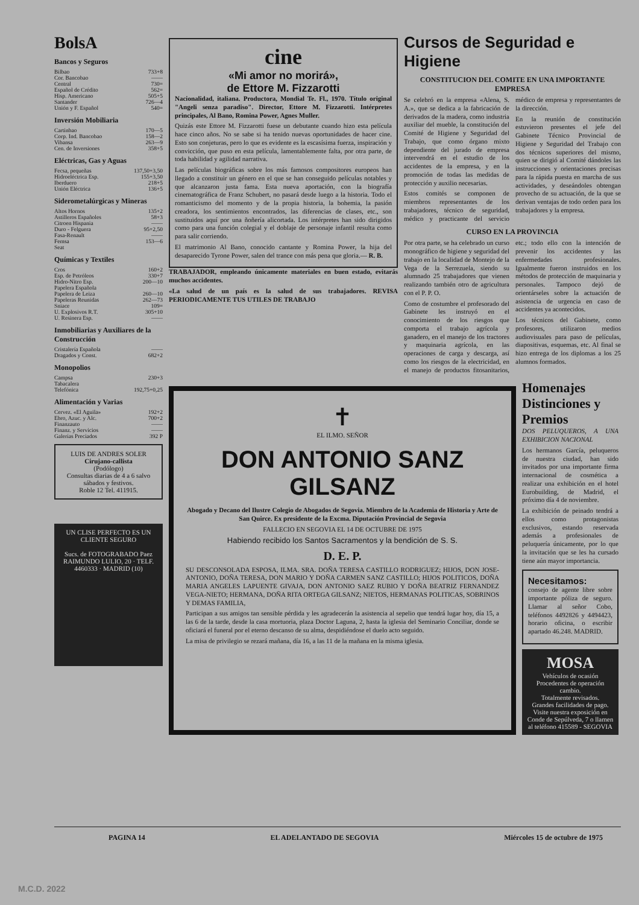BolsA
Bancos y Seguros
| Bilbao | 733+8 |
| Cor. Bancobao | —— |
| Central | 730= |
| Español de Crédito | 562= |
| Hisp. Americano | 505+5 |
| Santander | 726—4 |
| Unión y F. Español | 540= |
Inversión Mobiliaria
| Cartinbao | 170—5 |
| Corp. Ind. Bancobao | 158—2 |
| Vibansa | 263—9 |
| Cen. de Inversiones | 358+5 |
Eléctricas, Gas y Aguas
| Fecsa, pequeñas | 137,50+3,50 |
| Hidroeléctrica Esp. | 155+3,50 |
| Iberduero | 218+5 |
| Unión Eléctrica | 136+5 |
Siderometalúrgicas y Mineras
| Altos Hornos | 135+2 |
| Astilleros Españoles | 58+3 |
| Citroen Hispania | —— |
| Duro - Felguera | 95+2,50 |
| Fasa-Renault | —— |
| Femsa | 153—6 |
| Seat | |
Químicas y Textiles
| Cros | 160+2 |
| Esp. de Petróleos | 330+7 |
| Hidro-Nitro Esp. | 200—10 |
| Papelera Española | |
| Papelera de Leiza | 260—10 |
| Papeleras Reunidas | 262—73 |
| Sniace | 109= |
| U. Explosivos R.T. | 305+10 |
| U. Resinera Esp. | —— |
Inmobiliarias y Auxiliares de la Construcción
| Cristalería Española | —— |
| Dragados y Const. | 682+2 |
Monopolios
| Campsa | 230+3 |
| Tabacalera | |
| Telefónica | 192,75+0,25 |
Alimentación y Varias
| Cervez. «El Aguila» | 192+2 |
| Ebro, Azuc. y Alc. | 700+2 |
| Finanzauto | —— |
| Finanz. y Servicios | —— |
| Galerías Preciados | 392 P |
LUIS DE ANDRES SOLER
Cirujano-callista
(Podólogo)
Consultas diarias de 4 a 6 salvo sábados y festivos.
Roble 12 Tel. 411915.
UN CLISE PERFECTO ES UN CLIENTE SEGURO
Sucs. de FOTOGRABADO Paez
RAIMUNDO LULIO, 20 · TELF. 4460333 · MADRID (10)
cine
«Mi amor no morirá»,
de Ettore M. Fizzarotti
Nacionalidad, italiana. Productora, Mondial Te. Fl., 1970. Título original "Angeli senza paradiso". Director, Ettore M. Fizzarotti. Intérpretes principales, Al Bano, Romina Power, Agnes Muller.
Quizás este Ettore M. Fizzarotti fuese un debutante cuando hizo esta película hace cinco años. No se sabe si ha tenido nuevas oportunidades de hacer cine. Esto son conjeturas, pero lo que es evidente es la escasísima fuerza, inspiración y convicción, que puso en esta película, lamentablemente falta, por otra parte, de toda habilidad y agilidad narrativa.
Las películas biográficas sobre los más famosos compositores europeos han llegado a constituir un género en el que se han conseguido películas notables y que alcanzaron justa fama. Esta nueva aportación, con la biografía cinematográfica de Franz Schubert, no pasará desde luego a la historia. Todo el romanticismo del momento y de la propia historia, la bohemia, la pasión creadora, los sentimientos encontrados, las diferencias de clases, etc., son sustituidos aquí por una ñoñería alicortada. Los intérpretes han sido dirigidos como para una función colegial y el doblaje de personaje infantil resulta como para salir corriendo.
El matrimonio Al Bano, conocido cantante y Romina Power, la hija del desaparecido Tyrone Power, salen del trance con más pena que gloria.— R. B.
TRABAJADOR, empleando únicamente materiales en buen estado, evitarás muchos accidentes.
«La salud de un país es la salud de sus trabajadores. REVISA PERIODICAMENTE TUS UTILES DE TRABAJO
Cursos de Seguridad e Higiene
CONSTITUCION DEL COMITE EN UNA IMPORTANTE EMPRESA
Se celebró en la empresa «Alena, S. A.», que se dedica a la fabricación de derivados de la madera, como industria auxiliar del mueble, la constitución del Comité de Higiene y Seguridad del Trabajo, que como órgano mixto dependiente del jurado de empresa intervendrá en el estudio de los accidentes de la empresa, y en la promoción de todas las medidas de protección y auxilio necesarias.
Estos comités se componen de miembros representantes de los trabajadores, técnico de seguridad, médico y practicante del servicio médico de empresa y representantes de la dirección.
En la reunión de constitución estuvieron presentes el jefe del Gabinete Técnico Provincial de Higiene y Seguridad del Trabajo con dos técnicos superiores del mismo, quien se dirigió al Comité dándoles las instrucciones y orientaciones precisas para la rápida puesta en marcha de sus actividades, y deseándoles obtengan provecho de su actuación, de la que se derivan ventajas de todo orden para los trabajadores y la empresa.
CURSO EN LA PROVINCIA
Por otra parte, se ha celebrado un curso monográfico de higiene y seguridad del trabajo en la localidad de Montejo de la Vega de la Serrezuela, siendo su alumnado 25 trabajadores que vienen realizando también otro de agricultura con el P. P. O.
Como de costumbre el profesorado del Gabinete les instruyó en el conocimiento de los riesgos que comporta el trabajo agrícola y ganadero, en el manejo de los tractores y maquinaria agrícola, en las operaciones de carga y descarga, así como los riesgos de la electricidad, en el manejo de productos fitosanitarios, etc.; todo ello con la intención de prevenir los accidentes y las enfermedades profesionales. Igualmente fueron instruidos en los métodos de protección de maquinaria y personales. Tampoco dejó de orientárseles sobre la actuación de asistencia de urgencia en caso de accidentes ya acontecidos.
Los técnicos del Gabinete, como profesores, utilizaron medios audiovisuales para paso de películas, diapositivas, esquemas, etc. Al final se hizo entrega de los diplomas a los 25 alumnos formados.
✝
EL ILMO. SEÑOR
DON ANTONIO SANZ GILSANZ
Abogado y Decano del Ilustre Colegio de Abogados de Segovia. Miembro de la Academia de Historia y Arte de San Quirce. Ex presidente de la Excma. Diputación Provincial de Segovia
FALLECIO EN SEGOVIA EL 14 DE OCTUBRE DE 1975
Habiendo recibido los Santos Sacramentos y la bendición de S. S.
D. E. P.
SU DESCONSOLADA ESPOSA, ILMA. SRA. DOÑA TERESA CASTILLO RODRIGUEZ; HIJOS, DON JOSE-ANTONIO, DOÑA TERESA, DON MARIO Y DOÑA CARMEN SANZ CASTILLO; HIJOS POLITICOS, DOÑA MARIA ANGELES LAPUENTE GIVAJA, DON ANTONIO SAEZ RUBIO Y DOÑA BEATRIZ FERNANDEZ VEGA-NIETO; HERMANA, DOÑA RITA ORTEGA GILSANZ; NIETOS, HERMANAS POLITICAS, SOBRINOS Y DEMAS FAMILIA,
Participan a sus amigos tan sensible pérdida y les agradecerán la asistencia al sepelio que tendrá lugar hoy, día 15, a las 6 de la tarde, desde la casa mortuoria, plaza Doctor Laguna, 2, hasta la iglesia del Seminario Conciliar, donde se oficiará el funeral por el eterno descanso de su alma, despidiéndose el duelo acto seguido.
La misa de privilegio se rezará mañana, día 16, a las 11 de la mañana en la misma iglesia.
Homenajes Distinciones y Premios
DOS PELUQUEROS, A UNA EXHIBICION NACIONAL
Los hermanos García, peluqueros de nuestra ciudad, han sido invitados por una importante firma internacional de cosmética a realizar una exhibición en el hotel Eurobuilding, de Madrid, el próximo día 4 de noviembre.
La exhibición de peinado tendrá a ellos como protagonistas exclusivos, estando reservada además a profesionales de peluquería únicamente, por lo que la invitación que se les ha cursado tiene aún mayor importancia.
Necesitamos:
consejo de agente libre sobre importante póliza de seguro. Llamar al señor Cobo, teléfonos 4492826 y 4494423, horario oficina, o escribir apartado 46.248. MADRID.
MOSA
Vehículos de ocasión
Procedentes de operación cambio.
Totalmente revisados.
Grandes facilidades de pago.
Visite nuestra exposición en Conde de Sepúlveda, 7 o llamen al teléfono 415589 - SEGOVIA
PAGINA 14 EL ADELANTADO DE SEGOVIA Miércoles 15 de octubre de 1975
M.C.D. 2022